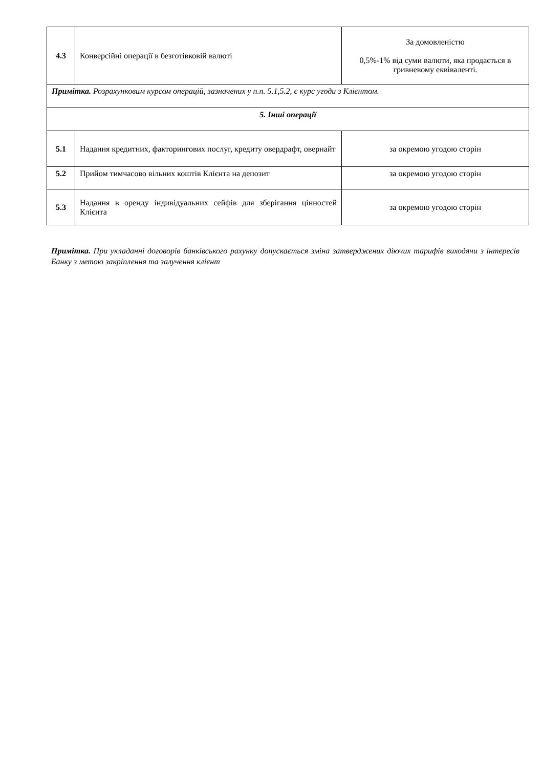| 4.3 | Конверсійні операції в безготівковій валюті | За домовленістю 0,5%-1% від суми валюти, яка продається в гривневому еквіваленті. |
| Примітка. Розрахунковим курсом операцій, зазначених у п.п. 5.1,5.2, є курс угоди з Клієнтом. | | |
| 5. Інші операції | | |
| 5.1 | Надання кредитних, факторингових послуг, кредиту овердрафт, овернайт | за окремою угодою сторін |
| 5.2 | Прийом тимчасово вільних коштів Клієнта на депозит | за окремою угодою сторін |
| 5.3 | Надання в оренду індивідуальних сейфів для зберігання цінностей Клієнта | за окремою угодою сторін |
Примітка. При укладанні договорів банківського рахунку допускається зміна затверджених діючих тарифів виходячи з інтересів Банку з метою закріплення та залучення клієнт